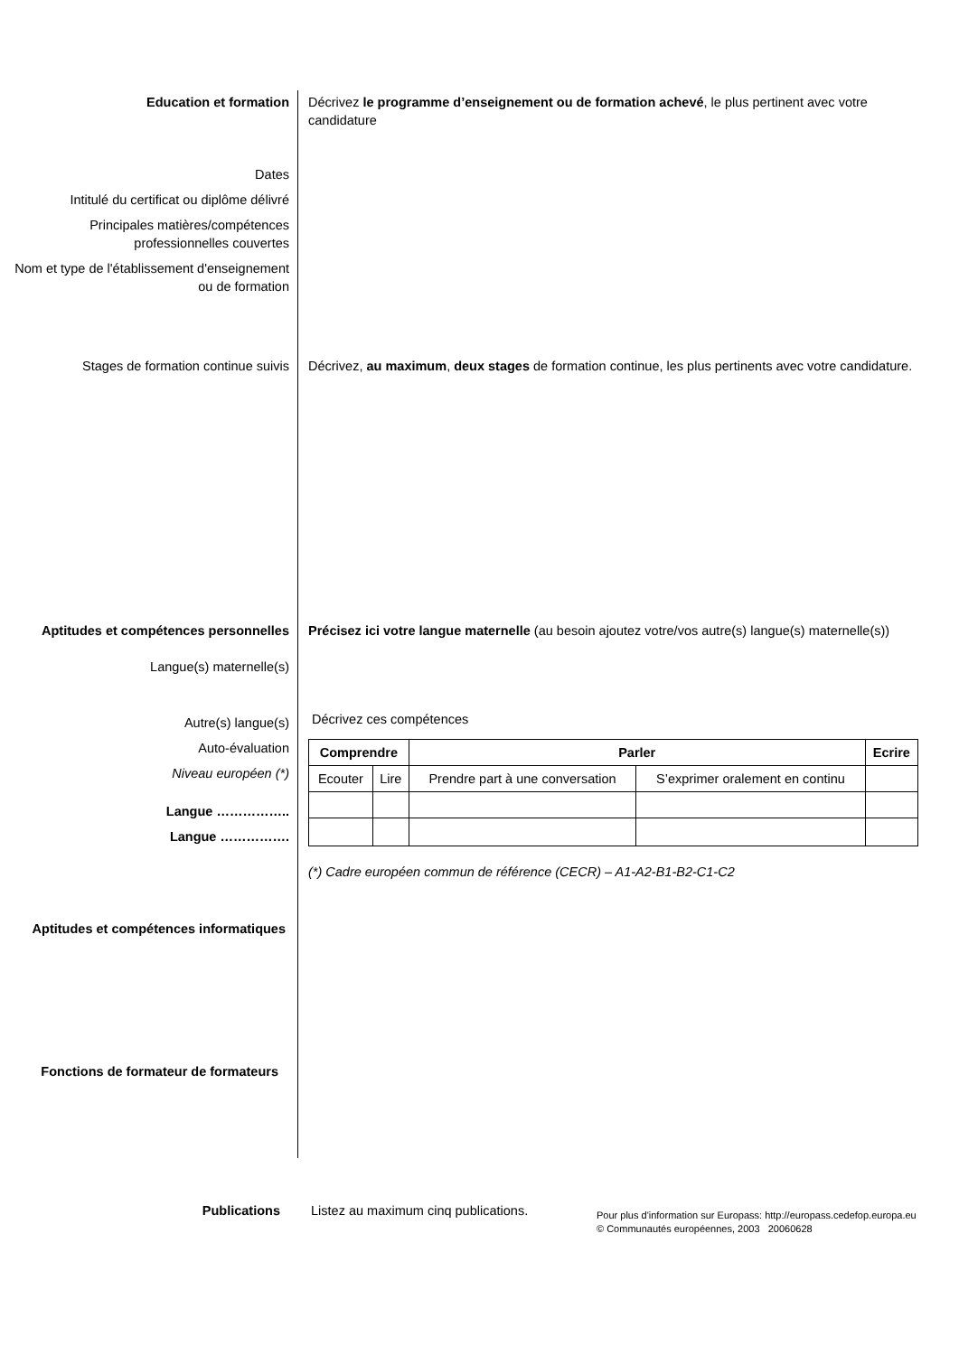Education et formation
Dates
Intitulé du certificat ou diplôme délivré
Principales matières/compétences professionnelles couvertes
Nom et type de l'établissement d'enseignement ou de formation
Décrivez le programme d’enseignement ou de formation achevé, le plus pertinent avec votre candidature
Stages de formation continue suivis Décrivez, au maximum, deux stages de formation continue, les plus pertinents avec votre candidature.
Aptitudes et compétences personnelles
Langue(s) maternelle(s)
Autre(s) langue(s)
Auto-évaluation
Niveau européen (*)
Langue ……………..
Langue …………….
Précisez ici votre langue maternelle (au besoin ajoutez votre/vos autre(s) langue(s) maternelle(s))
Décrivez ces compétences
| Comprendre | | Parler | | Ecrire |
| --- | --- | --- | --- | --- |
| Ecouter | Lire | Prendre part à une conversation | S’exprimer oralement en continu | |
(*) Cadre européen commun de référence (CECR) – A1-A2-B1-B2-C1-C2
Aptitudes et compétences informatiques
Fonctions de formateur de formateurs
Publications Listez au maximum cinq publications.
Pour plus d'information sur Europass: http://europass.cedefop.europa.eu
© Communautés européennes, 2003 20060628